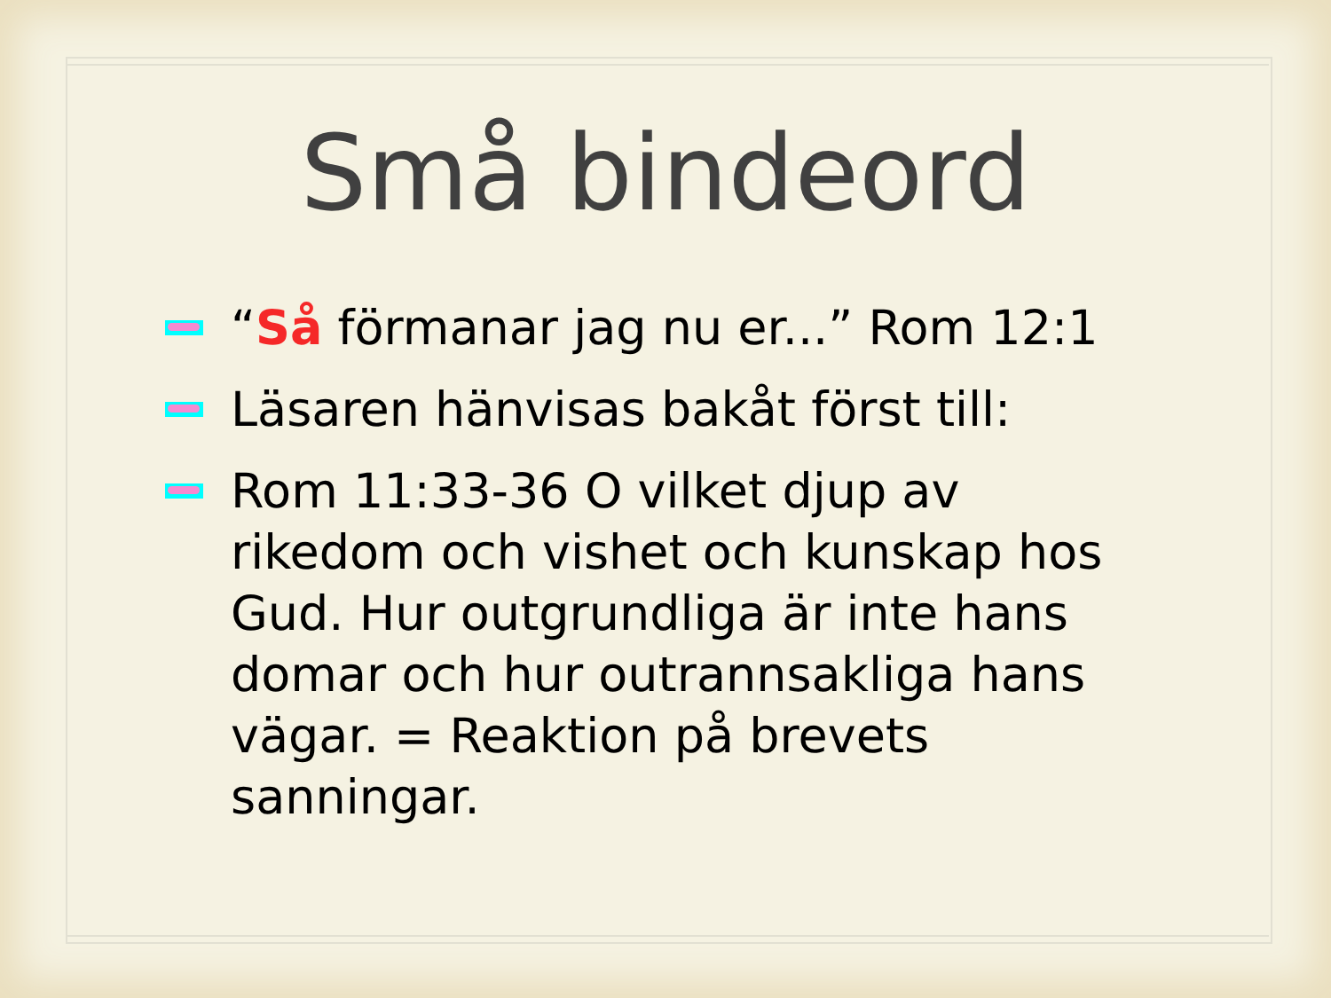Små bindeord
“Så förmanar jag nu er...” Rom 12:1
Läsaren hänvisas bakåt först till:
Rom 11:33-36 O vilket djup av rikedom och vishet och kunskap hos Gud. Hur outgrundliga är inte hans domar och hur outrannsakliga hans vägar. = Reaktion på brevets sanningar.